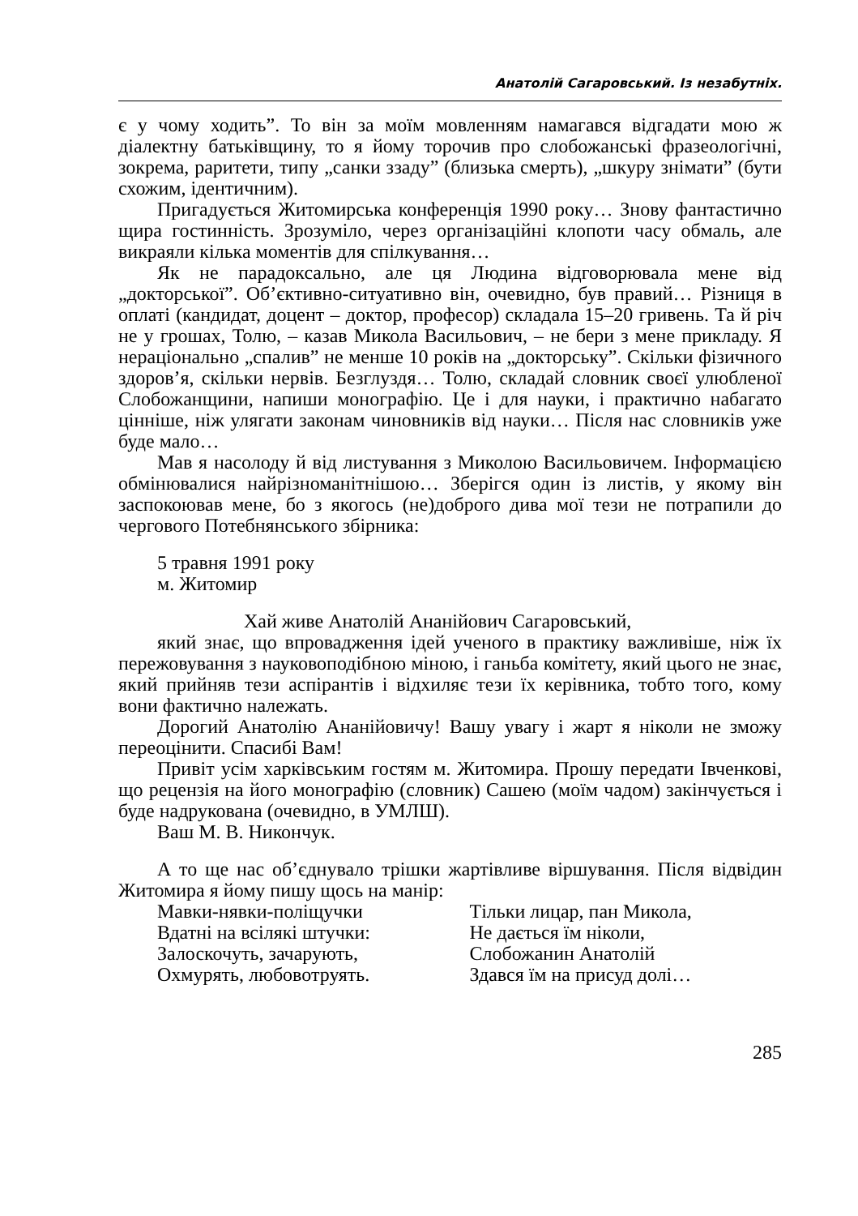Анатолій Сагаровський. Із незабутніх.
є у чому ходить”. То він за моїм мовленням намагався відгадати мою ж діалектну батьківщину, то я йому торочив про слобожанські фразеологічні, зокрема, раритети, типу „санки ззаду” (близька смерть), „шкуру знімати” (бути схожим, ідентичним).
Пригадується Житомирська конференція 1990 року… Знову фантастично щира гостинність. Зрозуміло, через організаційні клопоти часу обмаль, але викраяли кілька моментів для спілкування…
Як не парадоксально, але ця Людина відговорювала мене від „докторської”. Об’єктивно-ситуативно він, очевидно, був правий… Різниця в оплаті (кандидат, доцент – доктор, професор) складала 15–20 гривень. Та й річ не у грошах, Толю, – казав Микола Васильович, – не бери з мене прикладу. Я нераціонально „спалив” не менше 10 років на „докторську”. Скільки фізичного здоров’я, скільки нервів. Безглуздя… Толю, складай словник своєї улюбленої Слобожанщини, напиши монографію. Це і для науки, і практично набагато цінніше, ніж улягати законам чиновників від науки… Після нас словників уже буде мало…
Мав я насолоду й від листування з Миколою Васильовичем. Інформацією обмінювалися найрізноманітнішою… Зберігся один із листів, у якому він заспокоював мене, бо з якогось (не)доброго дива мої тези не потрапили до чергового Потебнянського збірника:
5 травня 1991 року
м. Житомир
Хай живе Анатолій Ананійович Сагаровський,
який знає, що впровадження ідей ученого в практику важливіше, ніж їх пережовування з науковоподібною міною, і ганьба комітету, який цього не знає, який прийняв тези аспірантів і відхиляє тези їх керівника, тобто того, кому вони фактично належать.
Дорогий Анатолію Ананійовичу! Вашу увагу і жарт я ніколи не зможу переоцінити. Спасибі Вам!
Привіт усім харківським гостям м. Житомира. Прошу передати Івченкові, що рецензія на його монографію (словник) Сашею (моїм чадом) закінчується і буде надрукована (очевидно, в УМЛШ).
Ваш М. В. Никончук.
А то ще нас об’єднувало трішки жартівливе віршування. Після відвідин Житомира я йому пишу щось на манір:
Мавки-нявки-поліщучки
Вдатні на всілякі штучки:
Залоскочуть, зачарують,
Охмурять, любовотруять.
Тільки лицар, пан Микола,
Не дається їм ніколи,
Слобожанин Анатолій
Здався їм на присуд долі…
285